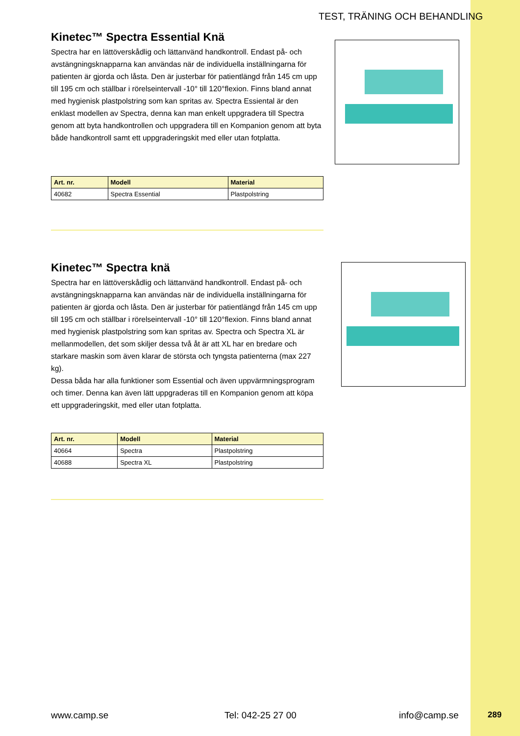TEST, TRÄNING OCH BEHANDLING
Kinetec™ Spectra Essential Knä
Spectra har en lättöverskådlig och lättanvänd handkontroll. Endast på- och avstängningsknapparna kan användas när de individuella inställningarna för patienten är gjorda och låsta. Den är justerbar för patientlängd från 145 cm upp till 195 cm och ställbar i rörelseintervall -10° till 120°flexion. Finns bland annat med hygienisk plastpolstring som kan spritas av. Spectra Essiental är den enklast modellen av Spectra, denna kan man enkelt uppgradera till Spectra genom att byta handkontrollen och uppgradera till en Kompanion genom att byta både handkontroll samt ett uppgraderingskit med eller utan fotplatta.
| Art. nr. | Modell | Material |
| --- | --- | --- |
| 40682 | Spectra Essential | Plastpolstring |
Kinetec™ Spectra knä
Spectra har en lättöverskådlig och lättanvänd handkontroll. Endast på- och avstängningsknapparna kan användas när de individuella inställningarna för patienten är gjorda och låsta. Den är justerbar för patientlängd från 145 cm upp till 195 cm och ställbar i rörelseintervall -10° till 120°flexion. Finns bland annat med hygienisk plastpolstring som kan spritas av. Spectra och Spectra XL är mellanmodellen, det som skiljer dessa två åt är att XL har en bredare och starkare maskin som även klarar de största och tyngsta patienterna (max 227 kg).
Dessa båda har alla funktioner som Essential och även uppvärmningsprogram och timer. Denna kan även lätt uppgraderas till en Kompanion genom att köpa ett uppgraderingskit, med eller utan fotplatta.
| Art. nr. | Modell | Material |
| --- | --- | --- |
| 40664 | Spectra | Plastpolstring |
| 40688 | Spectra XL | Plastpolstring |
www.camp.se Tel: 042-25 27 00 info@camp.se 289